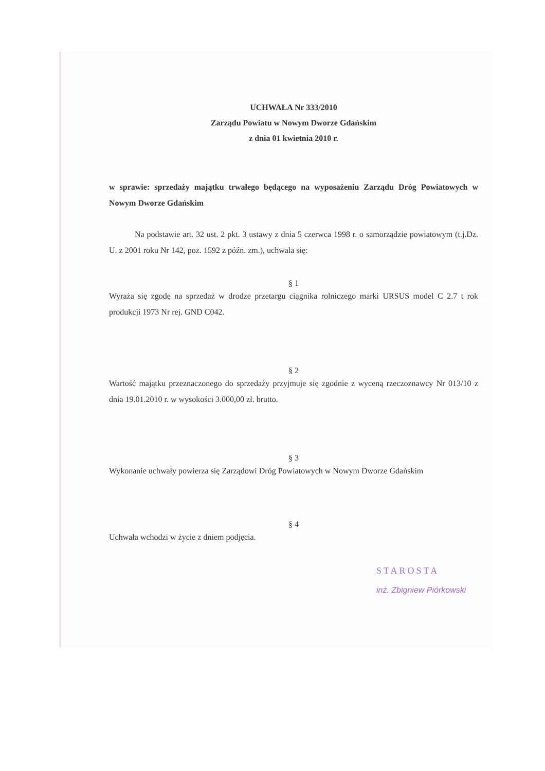UCHWAŁA Nr 333/2010
Zarządu Powiatu w Nowym Dworze Gdańskim
z dnia 01 kwietnia 2010 r.
w sprawie: sprzedaży majątku trwałego będącego na wyposażeniu Zarządu Dróg Powiatowych w Nowym Dworze Gdańskim
Na podstawie art. 32 ust. 2 pkt. 3 ustawy z dnia 5 czerwca 1998 r. o samorządzie powiatowym (t.j.Dz. U. z 2001 roku Nr 142, poz. 1592 z późn. zm.), uchwala się:
§ 1
Wyraża się zgodę na sprzedaż w drodze przetargu ciągnika rolniczego marki URSUS model C 2.7 t rok produkcji 1973 Nr rej. GND C042.
§ 2
Wartość majątku przeznaczonego do sprzedaży przyjmuje się zgodnie z wyceną rzeczoznawcy Nr 013/10 z dnia 19.01.2010 r. w wysokości 3.000,00 zł. brutto.
§ 3
Wykonanie uchwały powierza się Zarządowi Dróg Powiatowych w Nowym Dworze Gdańskim
§ 4
Uchwała wchodzi w życie z dniem podjęcia.
STAROSTA
inż. Zbigniew Piórkowski